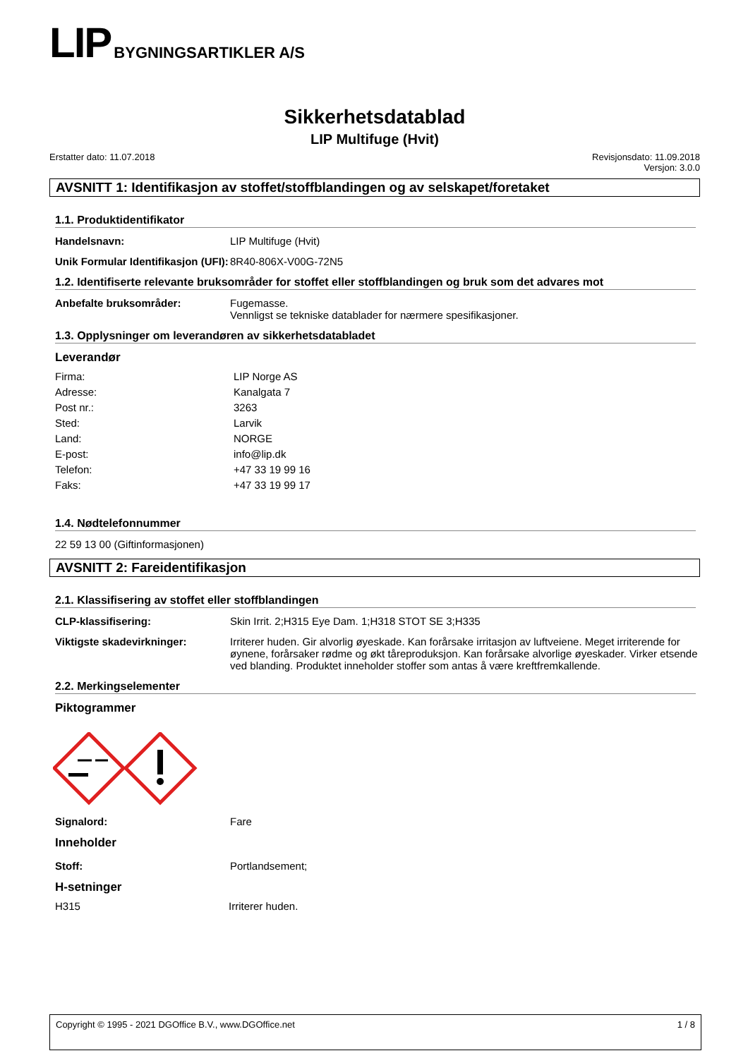LIP BYGNINGSARTIKLER A/S
Sikkerhetsdatablad
LIP Multifuge (Hvit)
Erstatter dato: 11.07.2018 Revisjonsdato: 11.09.2018
Versjon: 3.0.0
AVSNITT 1: Identifikasjon av stoffet/stoffblandingen og av selskapet/foretaket
1.1. Produktidentifikator
Handelsnavn: LIP Multifuge (Hvit)
Unik Formular Identifikasjon (UFI):
8R40-806X-V00G-72N5
1.2. Identifiserte relevante bruksområder for stoffet eller stoffblandingen og bruk som det advares mot
Anbefalte bruksområder: Fugemasse.
Vennligst se tekniske datablader for nærmere spesifikasjoner.
1.3. Opplysninger om leverandøren av sikkerhetsdatabladet
Leverandør
Firma: LIP Norge AS
Adresse: Kanalgata 7
Post nr.: 3263
Sted: Larvik
Land: NORGE
E-post: info@lip.dk
Telefon: +47 33 19 99 16
Faks: +47 33 19 99 17
1.4. Nødtelefonnummer
22 59 13 00 (Giftinformasjonen)
AVSNITT 2: Fareidentifikasjon
2.1. Klassifisering av stoffet eller stoffblandingen
CLP-klassifisering: Skin Irrit. 2;H315 Eye Dam. 1;H318 STOT SE 3;H335
Viktigste skadevirkninger: Irriterer huden. Gir alvorlig øyeskade. Kan forårsake irritasjon av luftveiene. Meget irriterende for øynene, forårsaker rødme og økt tåreproduksjon. Kan forårsake alvorlige øyeskader. Virker etsende ved blanding. Produktet inneholder stoffer som antas å være kreftfremkallende.
2.2. Merkingselementer
Piktogrammer
Signalord: Fare
Inneholder
Stoff: Portlandsement;
H-setninger
H315 Irriterer huden.
Copyright © 1995 - 2021 DGOffice B.V., www.DGOffice.net
1 / 8